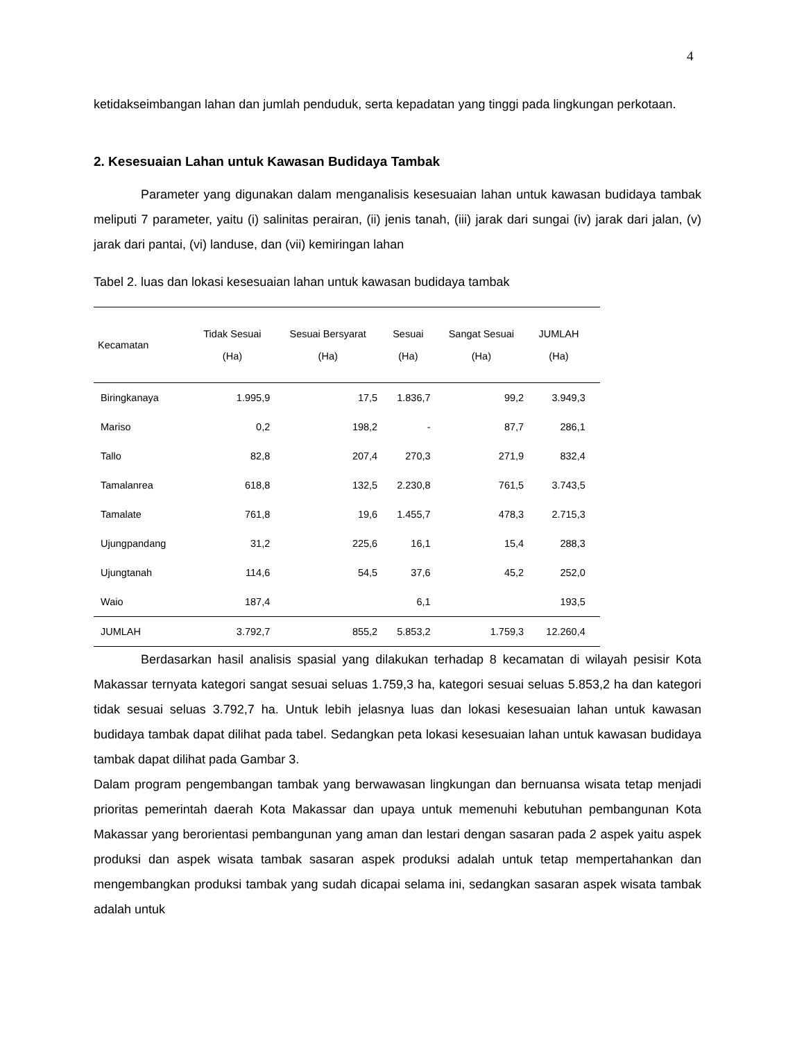4
ketidakseimbangan lahan dan jumlah penduduk, serta kepadatan yang tinggi pada lingkungan perkotaan.
2. Kesesuaian Lahan untuk Kawasan Budidaya Tambak
Parameter yang digunakan dalam menganalisis kesesuaian lahan untuk kawasan budidaya tambak meliputi 7 parameter, yaitu (i) salinitas perairan, (ii) jenis tanah, (iii) jarak dari sungai (iv) jarak dari jalan, (v) jarak dari pantai, (vi) landuse, dan (vii) kemiringan lahan
Tabel 2. luas dan lokasi kesesuaian lahan untuk kawasan budidaya tambak
| Kecamatan | Tidak Sesuai (Ha) | Sesuai Bersyarat (Ha) | Sesuai (Ha) | Sangat Sesuai (Ha) | JUMLAH (Ha) | |
| --- | --- | --- | --- | --- | --- | --- |
| Biringkanaya | 1.995,9 | 17,5 | 1.836,7 | 99,2 | 3.949,3 | |
| Mariso | 0,2 | 198,2 | - | 87,7 | 286,1 | |
| Tallo | 82,8 | 207,4 | 270,3 | 271,9 | 832,4 | |
| Tamalanrea | 618,8 | 132,5 | 2.230,8 | 761,5 | 3.743,5 | |
| Tamalate | 761,8 | 19,6 | 1.455,7 | 478,3 | 2.715,3 | |
| Ujungpandang | 31,2 | 225,6 | 16,1 | 15,4 | 288,3 | |
| Ujungtanah | 114,6 | 54,5 | 37,6 | 45,2 | 252,0 | |
| Waio | 187,4 | | 6,1 | | 193,5 | |
| JUMLAH | 3.792,7 | 855,2 | 5.853,2 | 1.759,3 | 12.260,4 | |
Berdasarkan hasil analisis spasial yang dilakukan terhadap 8 kecamatan di wilayah pesisir Kota Makassar ternyata kategori sangat sesuai seluas 1.759,3 ha, kategori sesuai seluas 5.853,2 ha dan kategori tidak sesuai seluas 3.792,7 ha. Untuk lebih jelasnya luas dan lokasi kesesuaian lahan untuk kawasan budidaya tambak dapat dilihat pada tabel. Sedangkan peta lokasi kesesuaian lahan untuk kawasan budidaya tambak dapat dilihat pada Gambar 3.
Dalam program pengembangan tambak yang berwawasan lingkungan dan bernuansa wisata tetap menjadi prioritas pemerintah daerah Kota Makassar dan upaya untuk memenuhi kebutuhan pembangunan Kota Makassar yang berorientasi pembangunan yang aman dan lestari dengan sasaran pada 2 aspek yaitu aspek produksi dan aspek wisata tambak sasaran aspek produksi adalah untuk tetap mempertahankan dan mengembangkan produksi tambak yang sudah dicapai selama ini, sedangkan sasaran aspek wisata tambak adalah untuk